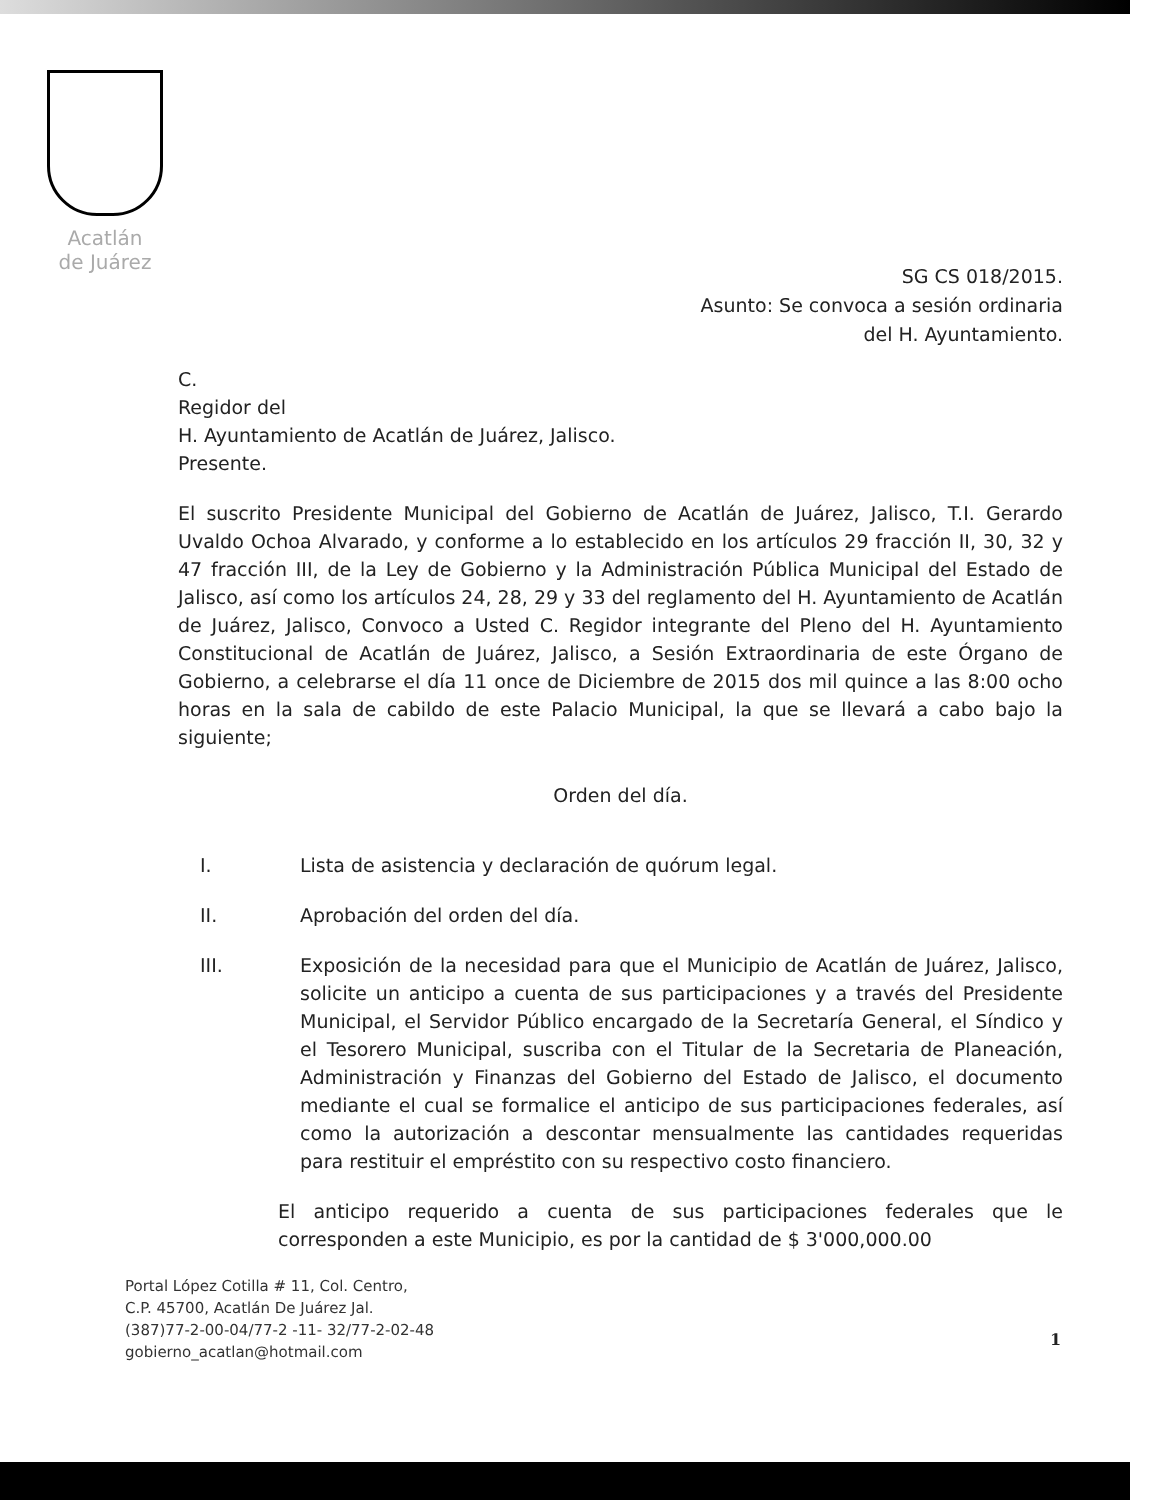Acatlán
de Juárez
SG CS 018/2015.
Asunto: Se convoca a sesión ordinaria
del H. Ayuntamiento.
C.
Regidor del
H. Ayuntamiento de Acatlán de Juárez, Jalisco.
Presente.
El suscrito Presidente Municipal del Gobierno de Acatlán de Juárez, Jalisco, T.I. Gerardo Uvaldo Ochoa Alvarado, y conforme a lo establecido en los artículos 29 fracción II, 30, 32 y 47 fracción III, de la Ley de Gobierno y la Administración Pública Municipal del Estado de Jalisco, así como los artículos 24, 28, 29 y 33 del reglamento del H. Ayuntamiento de Acatlán de Juárez, Jalisco, Convoco a Usted C. Regidor integrante del Pleno del H. Ayuntamiento Constitucional de Acatlán de Juárez, Jalisco, a Sesión Extraordinaria de este Órgano de Gobierno, a celebrarse el día 11 once de Diciembre de 2015 dos mil quince a las 8:00 ocho horas en la sala de cabildo de este Palacio Municipal, la que se llevará a cabo bajo la siguiente;
Orden del día.
I. Lista de asistencia y declaración de quórum legal.
II. Aprobación del orden del día.
III. Exposición de la necesidad para que el Municipio de Acatlán de Juárez, Jalisco, solicite un anticipo a cuenta de sus participaciones y a través del Presidente Municipal, el Servidor Público encargado de la Secretaría General, el Síndico y el Tesorero Municipal, suscriba con el Titular de la Secretaria de Planeación, Administración y Finanzas del Gobierno del Estado de Jalisco, el documento mediante el cual se formalice el anticipo de sus participaciones federales, así como la autorización a descontar mensualmente las cantidades requeridas para restituir el empréstito con su respectivo costo financiero.
El anticipo requerido a cuenta de sus participaciones federales que le corresponden a este Municipio, es por la cantidad de $ 3'000,000.00
Portal López Cotilla # 11, Col. Centro,
C.P. 45700, Acatlán De Juárez Jal.
(387)77-2-00-04/77-2 -11- 32/77-2-02-48
gobierno_acatlan@hotmail.com
1